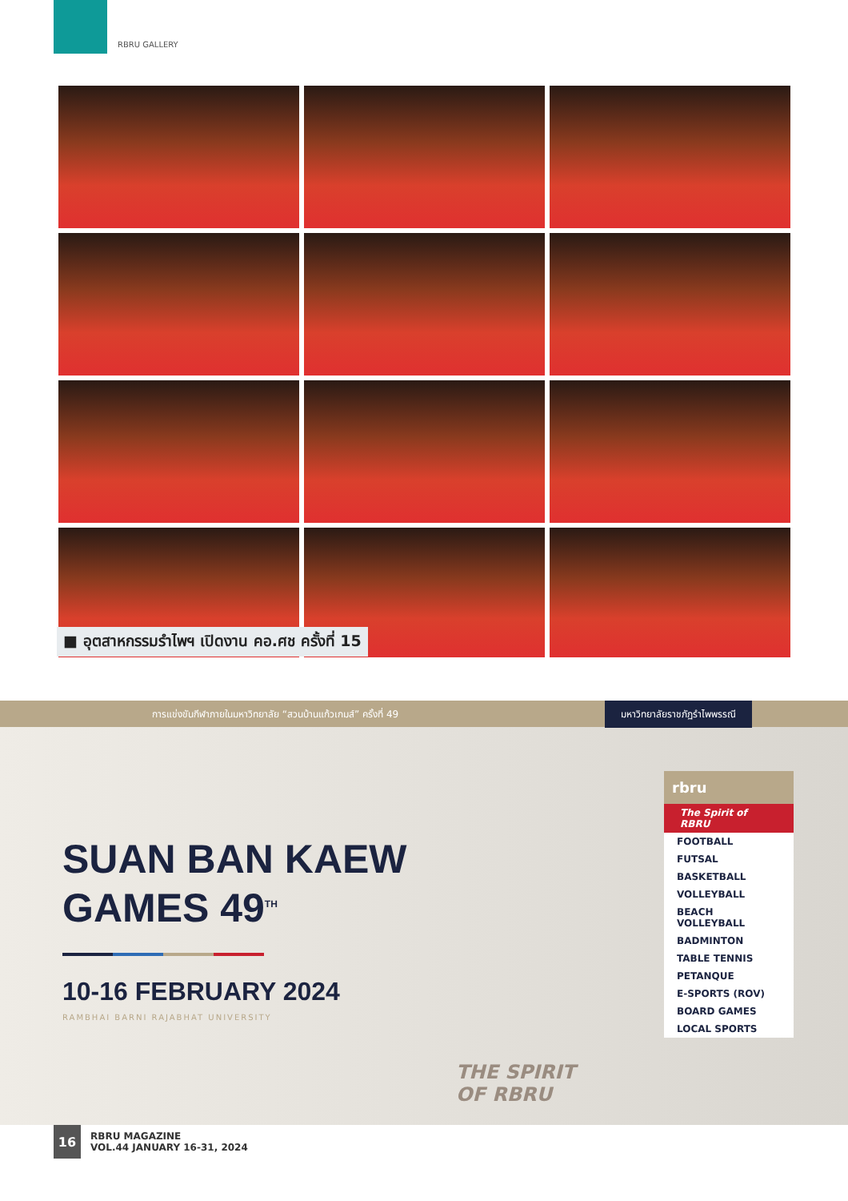RBRU GALLERY
■ อุตสาหกรรมรำไพฯ เปิดงาน คอ.ศช ครั้งที่ 15
การแข่งขันกีฬาภายในมหาวิทยาลัย “สวนบ้านแก้วเกมส์” ครั้งที่ 49 มหาวิทยาลัยราชภัฏรำไพพรรณี
SUAN BAN KAEW
GAMES 49<sup>TH</sup>
10-16 FEBRUARY 2024
RAMBHAI BARNI RAJABHAT UNIVERSITY
rbru
The Spirit of RBRU
FOOTBALL
FUTSAL
BASKETBALL
VOLLEYBALL
BEACH VOLLEYBALL
BADMINTON
TABLE TENNIS
PETANQUE
E-SPORTS (ROV)
BOARD GAMES
LOCAL SPORTS
THE SPIRIT
OF RBRU
16
RBRU MAGAZINE
VOL.44 JANUARY 16-31, 2024